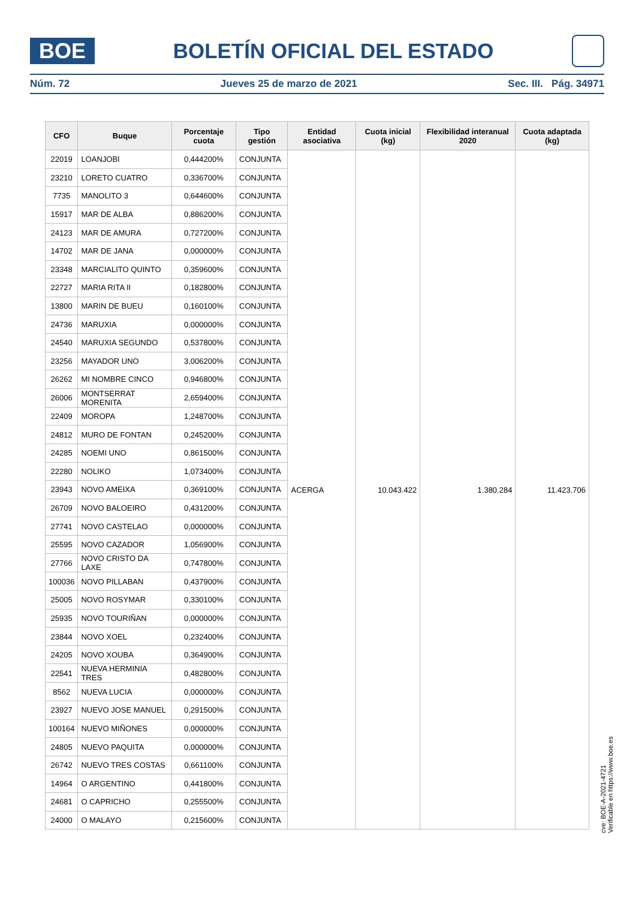BOE
BOLETÍN OFICIAL DEL ESTADO
Núm. 72 Jueves 25 de marzo de 2021 Sec. III. Pág. 34971
| CFO | Buque | Porcentaje cuota | Tipo gestión | Entidad asociativa | Cuota inicial (kg) | Flexibilidad interanual 2020 | Cuota adaptada (kg) |
| --- | --- | --- | --- | --- | --- | --- | --- |
| 22019 | LOANJOBI | 0,444200% | CONJUNTA | ACERGA | 10.043.422 | 1.380.284 | 11.423.706 |
| 23210 | LORETO CUATRO | 0,336700% | CONJUNTA | | | | |
| 7735 | MANOLITO 3 | 0,644600% | CONJUNTA | | | | |
| 15917 | MAR DE ALBA | 0,886200% | CONJUNTA | | | | |
| 24123 | MAR DE AMURA | 0,727200% | CONJUNTA | | | | |
| 14702 | MAR DE JANA | 0,000000% | CONJUNTA | | | | |
| 23348 | MARCIALITO QUINTO | 0,359600% | CONJUNTA | | | | |
| 22727 | MARIA RITA II | 0,182800% | CONJUNTA | | | | |
| 13800 | MARIN DE BUEU | 0,160100% | CONJUNTA | | | | |
| 24736 | MARUXIA | 0,000000% | CONJUNTA | | | | |
| 24540 | MARUXIA SEGUNDO | 0,537800% | CONJUNTA | | | | |
| 23256 | MAYADOR UNO | 3,006200% | CONJUNTA | | | | |
| 26262 | MI NOMBRE CINCO | 0,946800% | CONJUNTA | | | | |
| 26006 | MONTSERRAT MORENITA | 2,659400% | CONJUNTA | | | | |
| 22409 | MOROPA | 1,248700% | CONJUNTA | | | | |
| 24812 | MURO DE FONTAN | 0,245200% | CONJUNTA | | | | |
| 24285 | NOEMI UNO | 0,861500% | CONJUNTA | | | | |
| 22280 | NOLIKO | 1,073400% | CONJUNTA | | | | |
| 23943 | NOVO AMEIXA | 0,369100% | CONJUNTA | | | | |
| 26709 | NOVO BALOEIRO | 0,431200% | CONJUNTA | | | | |
| 27741 | NOVO CASTELAO | 0,000000% | CONJUNTA | | | | |
| 25595 | NOVO CAZADOR | 1,056900% | CONJUNTA | | | | |
| 27766 | NOVO CRISTO DA LAXE | 0,747800% | CONJUNTA | | | | |
| 100036 | NOVO PILLABAN | 0,437900% | CONJUNTA | | | | |
| 25005 | NOVO ROSYMAR | 0,330100% | CONJUNTA | | | | |
| 25935 | NOVO TOURIÑAN | 0,000000% | CONJUNTA | | | | |
| 23844 | NOVO XOEL | 0,232400% | CONJUNTA | | | | |
| 24205 | NOVO XOUBA | 0,364900% | CONJUNTA | | | | |
| 22541 | NUEVA HERMINIA TRES | 0,482800% | CONJUNTA | | | | |
| 8562 | NUEVA LUCIA | 0,000000% | CONJUNTA | | | | |
| 23927 | NUEVO JOSE MANUEL | 0,291500% | CONJUNTA | | | | |
| 100164 | NUEVO MIÑONES | 0,000000% | CONJUNTA | | | | |
| 24805 | NUEVO PAQUITA | 0,000000% | CONJUNTA | | | | |
| 26742 | NUEVO TRES COSTAS | 0,661100% | CONJUNTA | | | | |
| 14964 | O ARGENTINO | 0,441800% | CONJUNTA | | | | |
| 24681 | O CAPRICHO | 0,255500% | CONJUNTA | | | | |
| 24000 | O MALAYO | 0,215600% | CONJUNTA | | | | |
cve: BOE-A-2021-4721
Verificable en https://www.boe.es